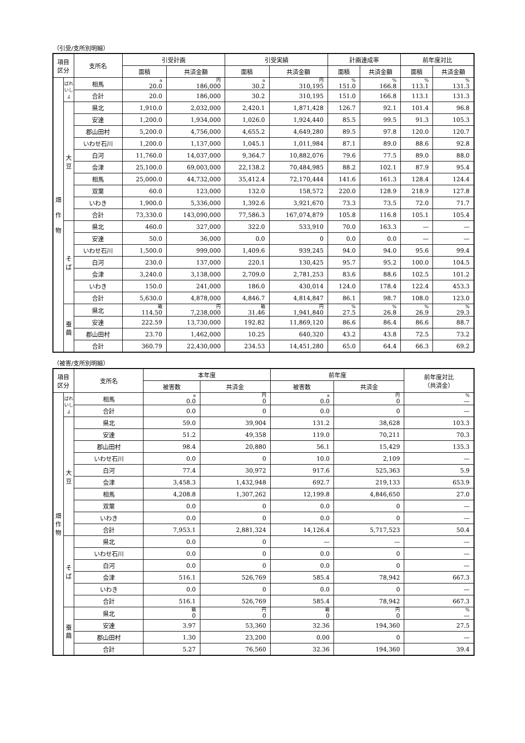（引受/支所別明細）
| 項目 区分 | | 支所名 | 引受計画 | | 引受実績 | | 計画達成率 | | 前年度対比 | |
| --- | --- | --- | --- | --- | --- | --- | --- | --- | --- | --- |
| | | | 面積 | 共済金額 | 面積 | 共済金額 | 面積 | 共済金額 | 面積 | 共済金額 |
| 畑 作 物 | ばれいしょ | 相馬 | a 20.0 | 円 186,000 | a 30.2 | 円 310,195 | % 151.0 | % 166.8 | % 113.1 | % 131.3 |
| | | 合計 | 20.0 | 186,000 | 30.2 | 310,195 | 151.0 | 166.8 | 113.1 | 131.3 |
| | 大 豆 | 県北 | 1,910.0 | 2,032,000 | 2,420.1 | 1,871,428 | 126.7 | 92.1 | 101.4 | 96.8 |
| | | 安達 | 1,200.0 | 1,934,000 | 1,026.0 | 1,924,440 | 85.5 | 99.5 | 91.3 | 105.3 |
| | | 郡山田村 | 5,200.0 | 4,756,000 | 4,655.2 | 4,649,280 | 89.5 | 97.8 | 120.0 | 120.7 |
| | | いわせ石川 | 1,200.0 | 1,137,000 | 1,045.1 | 1,011,984 | 87.1 | 89.0 | 88.6 | 92.8 |
| | | 白河 | 11,760.0 | 14,037,000 | 9,364.7 | 10,882,076 | 79.6 | 77.5 | 89.0 | 88.0 |
| | | 会津 | 25,100.0 | 69,003,000 | 22,138.2 | 70,484,985 | 88.2 | 102.1 | 87.9 | 95.4 |
| | | 相馬 | 25,000.0 | 44,732,000 | 35,412.4 | 72,170,444 | 141.6 | 161.3 | 128.4 | 124.4 |
| | | 双葉 | 60.0 | 123,000 | 132.0 | 158,572 | 220.0 | 128.9 | 218.9 | 127.8 |
| | | いわき | 1,900.0 | 5,336,000 | 1,392.6 | 3,921,670 | 73.3 | 73.5 | 72.0 | 71.7 |
| | | 合計 | 73,330.0 | 143,090,000 | 77,586.3 | 167,074,879 | 105.8 | 116.8 | 105.1 | 105.4 |
| | そ ば | 県北 | 460.0 | 327,000 | 322.0 | 533,910 | 70.0 | 163.3 | — | — |
| | | 安達 | 50.0 | 36,000 | 0.0 | 0 | 0.0 | 0.0 | — | — |
| | | いわせ石川 | 1,500.0 | 999,000 | 1,409.6 | 939,245 | 94.0 | 94.0 | 95.6 | 99.4 |
| | | 白河 | 230.0 | 137,000 | 220.1 | 130,425 | 95.7 | 95.2 | 100.0 | 104.5 |
| | | 会津 | 3,240.0 | 3,138,000 | 2,709.0 | 2,781,253 | 83.6 | 88.6 | 102.5 | 101.2 |
| | | いわき | 150.0 | 241,000 | 186.0 | 430,014 | 124.0 | 178.4 | 122.4 | 453.3 |
| | | 合計 | 5,630.0 | 4,878,000 | 4,846.7 | 4,814,847 | 86.1 | 98.7 | 108.0 | 123.0 |
| | 蚕 繭 | 県北 | 箱 114.50 | 円 7,238,000 | 箱 31.46 | 円 1,941,840 | % 27.5 | % 26.8 | % 26.9 | % 29.3 |
| | | 安達 | 222.59 | 13,730,000 | 192.82 | 11,869,120 | 86.6 | 86.4 | 86.6 | 88.7 |
| | | 郡山田村 | 23.70 | 1,462,000 | 10.25 | 640,320 | 43.2 | 43.8 | 72.5 | 73.2 |
| | | 合計 | 360.79 | 22,430,000 | 234.53 | 14,451,280 | 65.0 | 64.4 | 66.3 | 69.2 |
（被害/支所別明細）
| 項目 区分 | | 支所名 | 本年度 | | 前年度 | | 前年度対比 （共済金） |
| --- | --- | --- | --- | --- | --- | --- | --- |
| | | | 被害数 | 共済金 | 被害数 | 共済金 | |
| 畑 作 物 | ばれいしょ | 相馬 | a 0.0 | 円 0 | a 0.0 | 円 0 | % — |
| | | 合計 | 0.0 | 0 | 0.0 | 0 | — |
| | 大 豆 | 県北 | 59.0 | 39,904 | 131.2 | 38,628 | 103.3 |
| | | 安達 | 51.2 | 49,358 | 119.0 | 70,211 | 70.3 |
| | | 郡山田村 | 98.4 | 20,880 | 56.1 | 15,429 | 135.3 |
| | | いわせ石川 | 0.0 | 0 | 10.0 | 2,109 | — |
| | | 白河 | 77.4 | 30,972 | 917.6 | 525,363 | 5.9 |
| | | 会津 | 3,458.3 | 1,432,948 | 692.7 | 219,133 | 653.9 |
| | | 相馬 | 4,208.8 | 1,307,262 | 12,199.8 | 4,846,650 | 27.0 |
| | | 双葉 | 0.0 | 0 | 0.0 | 0 | — |
| | | いわき | 0.0 | 0 | 0.0 | 0 | — |
| | | 合計 | 7,953.1 | 2,881,324 | 14,126.4 | 5,717,523 | 50.4 |
| | そ ば | 県北 | 0.0 | 0 | — | — | — |
| | | いわせ石川 | 0.0 | 0 | 0.0 | 0 | — |
| | | 白河 | 0.0 | 0 | 0.0 | 0 | — |
| | | 会津 | 516.1 | 526,769 | 585.4 | 78,942 | 667.3 |
| | | いわき | 0.0 | 0 | 0.0 | 0 | — |
| | | 合計 | 516.1 | 526,769 | 585.4 | 78,942 | 667.3 |
| | 蚕 繭 | 県北 | 箱 0 | 円 0 | 箱 0 | 円 0 | % — |
| | | 安達 | 3.97 | 53,360 | 32.36 | 194,360 | 27.5 |
| | | 郡山田村 | 1.30 | 23,200 | 0.00 | 0 | — |
| | | 合計 | 5.27 | 76,560 | 32.36 | 194,360 | 39.4 |